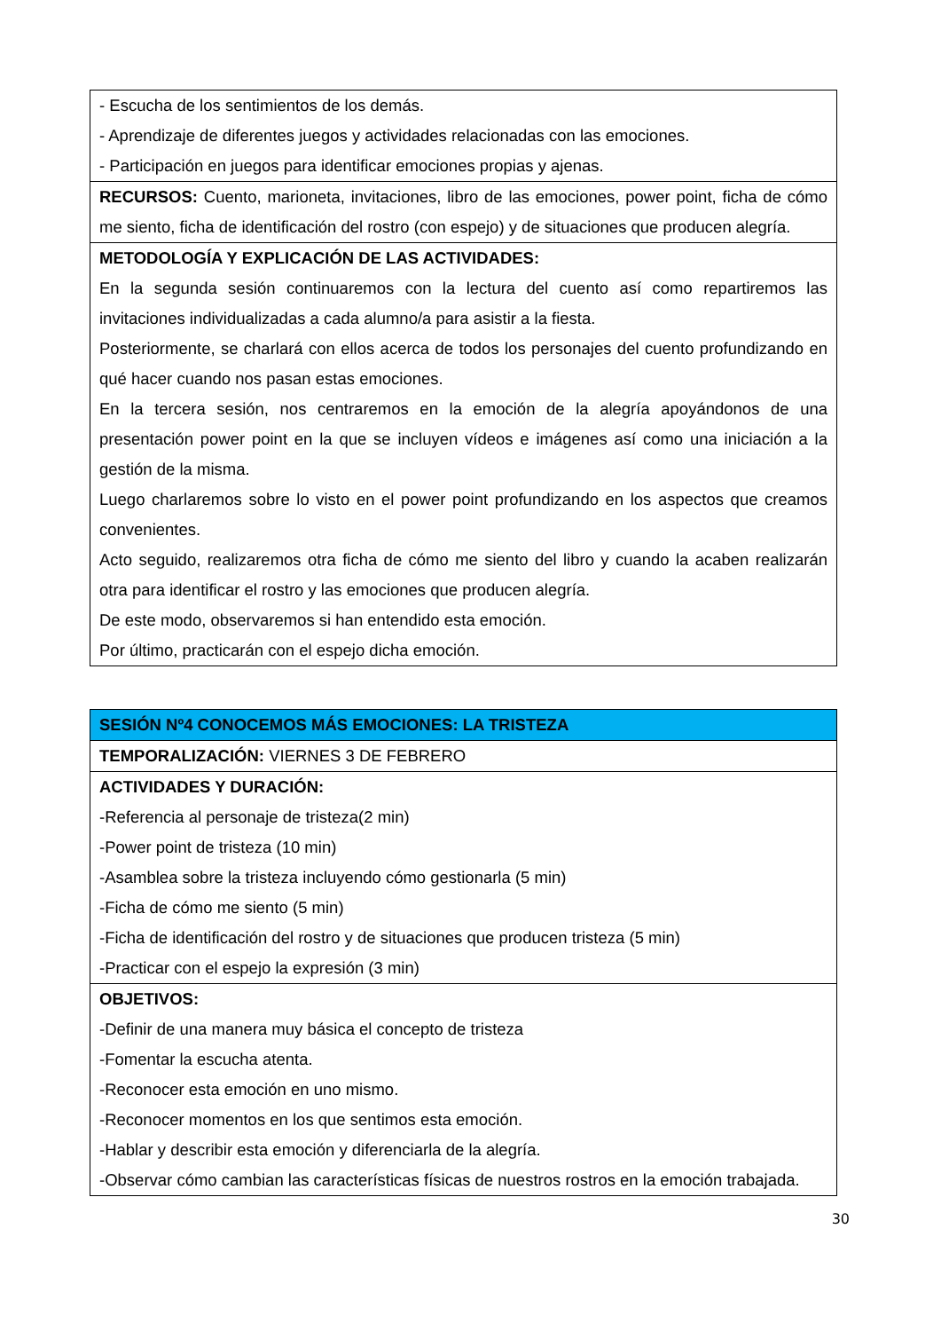| - Escucha de los sentimientos de los demás. - Aprendizaje de diferentes juegos y actividades relacionadas con las emociones. - Participación en juegos para identificar emociones propias y ajenas. |
| RECURSOS: Cuento, marioneta, invitaciones, libro de las emociones, power point, ficha de cómo me siento, ficha de identificación del rostro (con espejo) y de situaciones que producen alegría. |
| METODOLOGÍA Y EXPLICACIÓN DE LAS ACTIVIDADES: En la segunda sesión continuaremos con la lectura del cuento así como repartiremos las invitaciones individualizadas a cada alumno/a para asistir a la fiesta. Posteriormente, se charlará con ellos acerca de todos los personajes del cuento profundizando en qué hacer cuando nos pasan estas emociones. En la tercera sesión, nos centraremos en la emoción de la alegría apoyándonos de una presentación power point en la que se incluyen vídeos e imágenes así como una iniciación a la gestión de la misma. Luego charlaremos sobre lo visto en el power point profundizando en los aspectos que creamos convenientes. Acto seguido, realizaremos otra ficha de cómo me siento del libro y cuando la acaben realizarán otra para identificar el rostro y las emociones que producen alegría. De este modo, observaremos si han entendido esta emoción. Por último, practicarán con el espejo dicha emoción. |
| SESIÓN Nº4 CONOCEMOS MÁS EMOCIONES: LA TRISTEZA |
| TEMPORALIZACIÓN: VIERNES 3 DE FEBRERO |
| ACTIVIDADES Y DURACIÓN: -Referencia al personaje de tristeza(2 min) -Power point de tristeza (10 min) -Asamblea sobre la tristeza incluyendo cómo gestionarla (5 min) -Ficha de cómo me siento (5 min) -Ficha de identificación del rostro y de situaciones que producen tristeza (5 min) -Practicar con el espejo la expresión (3 min) |
| OBJETIVOS: -Definir de una manera muy básica el concepto de tristeza -Fomentar la escucha atenta. -Reconocer esta emoción en uno mismo. -Reconocer momentos en los que sentimos esta emoción. -Hablar y describir esta emoción y diferenciarla de la alegría. -Observar cómo cambian las características físicas de nuestros rostros en la emoción trabajada. |
30